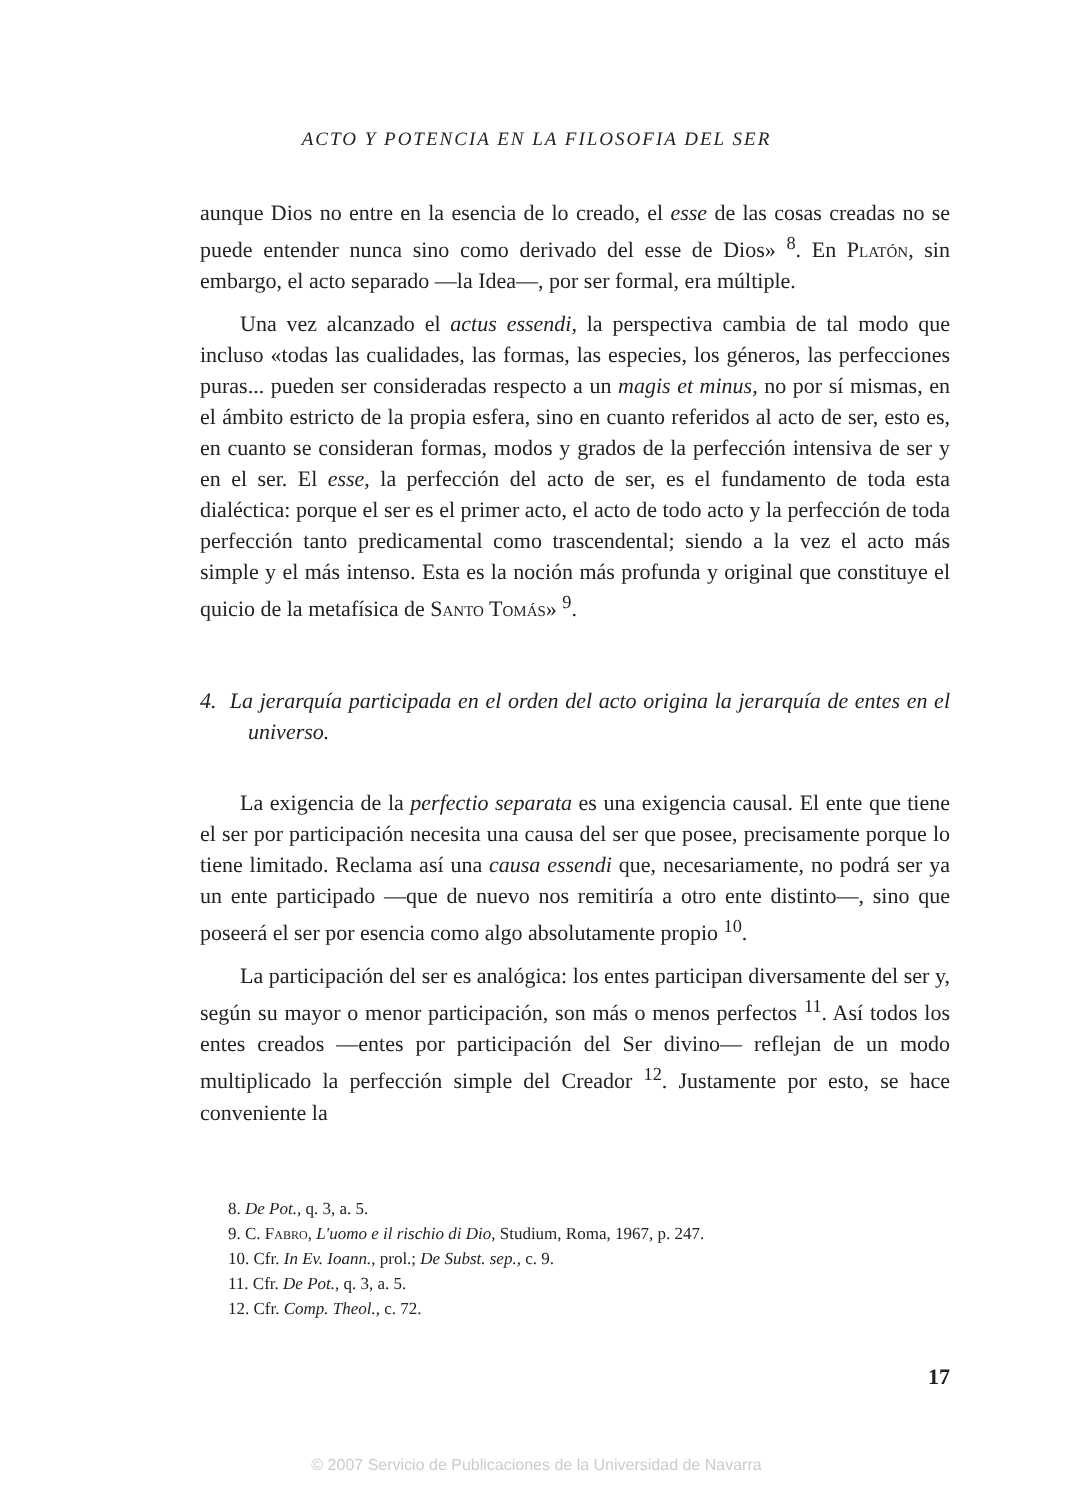ACTO Y POTENCIA EN LA FILOSOFIA DEL SER
aunque Dios no entre en la esencia de lo creado, el esse de las cosas creadas no se puede entender nunca sino como derivado del esse de Dios» <sup>8</sup>. En Platón, sin embargo, el acto separado —la Idea—, por ser formal, era múltiple.
Una vez alcanzado el actus essendi, la perspectiva cambia de tal modo que incluso «todas las cualidades, las formas, las especies, los géneros, las perfecciones puras... pueden ser consideradas respecto a un magis et minus, no por sí mismas, en el ámbito estricto de la propia esfera, sino en cuanto referidos al acto de ser, esto es, en cuanto se consideran formas, modos y grados de la perfección intensiva de ser y en el ser. El esse, la perfección del acto de ser, es el fundamento de toda esta dialéctica: porque el ser es el primer acto, el acto de todo acto y la perfección de toda perfección tanto predicamental como trascendental; siendo a la vez el acto más simple y el más intenso. Esta es la noción más profunda y original que constituye el quicio de la metafísica de Santo Tomás» <sup>9</sup>.
4. La jerarquía participada en el orden del acto origina la jerarquía de entes en el universo.
La exigencia de la perfectio separata es una exigencia causal. El ente que tiene el ser por participación necesita una causa del ser que posee, precisamente porque lo tiene limitado. Reclama así una causa essendi que, necesariamente, no podrá ser ya un ente participado —que de nuevo nos remitiría a otro ente distinto—, sino que poseerá el ser por esencia como algo absolutamente propio <sup>10</sup>.
La participación del ser es analógica: los entes participan diversamente del ser y, según su mayor o menor participación, son más o menos perfectos <sup>11</sup>. Así todos los entes creados —entes por participación del Ser divino— reflejan de un modo multiplicado la perfección simple del Creador <sup>12</sup>. Justamente por esto, se hace conveniente la
8. De Pot., q. 3, a. 5.
9. C. Fabro, L'uomo e il rischio di Dio, Studium, Roma, 1967, p. 247.
10. Cfr. In Ev. Ioann., prol.; De Subst. sep., c. 9.
11. Cfr. De Pot., q. 3, a. 5.
12. Cfr. Comp. Theol., c. 72.
17
© 2007 Servicio de Publicaciones de la Universidad de Navarra